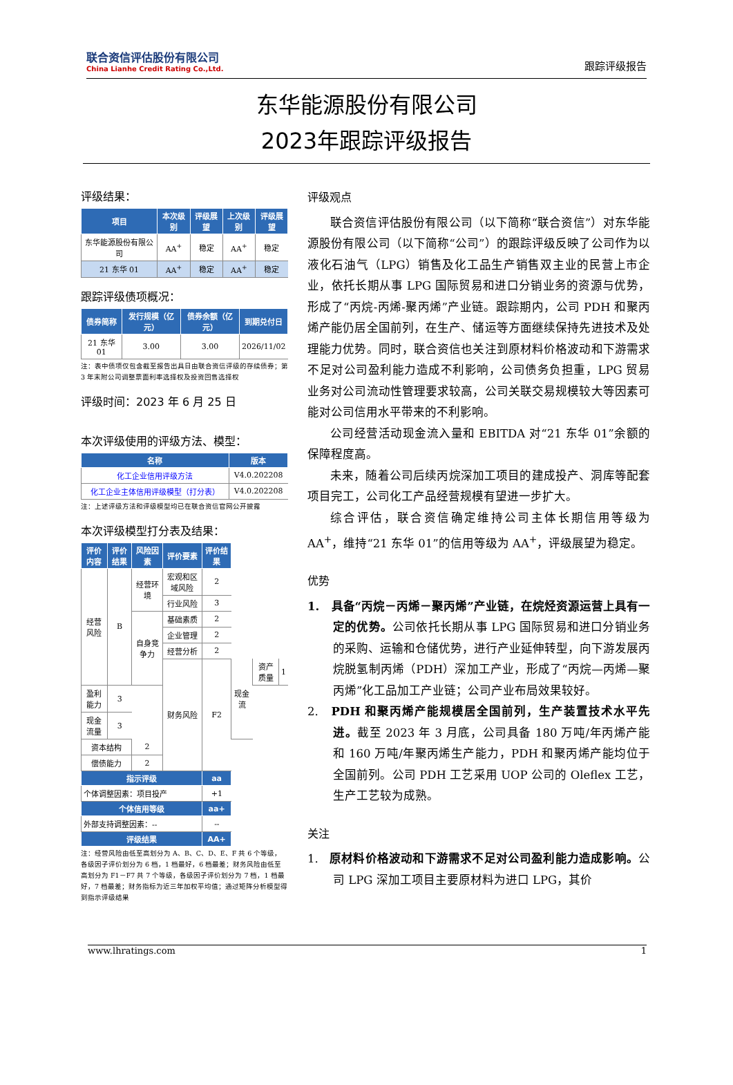联合资信评估股份有限公司
China Lianhe Credit Rating Co.,Ltd.
跟踪评级报告
东华能源股份有限公司
2023年跟踪评级报告
评级结果：
| 项目 | 本次级别 | 评级展望 | 上次级别 | 评级展望 |
| --- | --- | --- | --- | --- |
| 东华能源股份有限公司 | AA<sup>+</sup> | 稳定 | AA<sup>+</sup> | 稳定 |
| 21 东华 01 | AA<sup>+</sup> | 稳定 | AA<sup>+</sup> | 稳定 |
跟踪评级债项概况：
| 债券简称 | 发行规模（亿元） | 债券余额（亿元） | 到期兑付日 |
| --- | --- | --- | --- |
| 21 东华 01 | 3.00 | 3.00 | 2026/11/02 |
注：表中债项仅包含截至报告出具日由联合资信评级的存续债券；第 3 年末附公司调整票面利率选择权及投资回售选择权
评级时间：2023 年 6 月 25 日
本次评级使用的评级方法、模型：
| 名称 | 版本 |
| --- | --- |
| 化工企业信用评级方法 | V4.0.202208 |
| 化工企业主体信用评级模型（打分表） | V4.0.202208 |
注：上述评级方法和评级模型均已在联合资信官网公开披露
本次评级模型打分表及结果：
| 评价内容 | 评价结果 | 风险因素 | 评价要素 | 评价结果 | | | |
| --- | --- | --- | --- | --- | --- | --- | --- |
| 经营风险 | B | 经营环境 | 宏观和区域风险 | 2 | | | |
| | | | 行业风险 | 3 | | | |
| | | 自身竞争力 | 基础素质 | 2 | | | |
| | | | 企业管理 | 2 | | | |
| | | | 经营分析 | 2 | | | |
| | | | 财务风险 | F2 | 现金流 | 资产质量 | 1 |
| 盈利能力 | 3 | | | | | | |
| 现金流量 | 3 | | | | | | |
| 资本结构 | | 2 | | | | | |
| 偿债能力 | | 2 | | | | | |
| 指示评级 | | | | aa | | | |
| 个体调整因素：项目投产 | | | | +1 | | | |
| 个体信用等级 | | | | aa+ | | | |
| 外部支持调整因素：-- | | | | -- | | | |
| 评级结果 | | | | AA+ | | | |
注：经营风险由低至高划分为 A、B、C、D、E、F 共 6 个等级，各级因子评价划分为 6 档，1 档最好，6 档最差；财务风险由低至高划分为 F1－F7 共 7 个等级，各级因子评价划分为 7 档，1 档最好，7 档最差；财务指标为近三年加权平均值；通过矩阵分析模型得到指示评级结果
评级观点
联合资信评估股份有限公司（以下简称“联合资信”）对东华能源股份有限公司（以下简称“公司”）的跟踪评级反映了公司作为以液化石油气（LPG）销售及化工品生产销售双主业的民营上市企业，依托长期从事 LPG 国际贸易和进口分销业务的资源与优势，形成了“丙烷-丙烯-聚丙烯”产业链。跟踪期内，公司 PDH 和聚丙烯产能仍居全国前列，在生产、储运等方面继续保持先进技术及处理能力优势。同时，联合资信也关注到原材料价格波动和下游需求不足对公司盈利能力造成不利影响，公司债务负担重，LPG 贸易业务对公司流动性管理要求较高，公司关联交易规模较大等因素可能对公司信用水平带来的不利影响。
公司经营活动现金流入量和 EBITDA 对“21 东华 01”余额的保障程度高。
未来，随着公司后续丙烷深加工项目的建成投产、洞库等配套项目完工，公司化工产品经营规模有望进一步扩大。
综合评估，联合资信确定维持公司主体长期信用等级为 AA<sup>+</sup>，维持“21 东华 01”的信用等级为 AA<sup>+</sup>，评级展望为稳定。
优势
1. 具备“丙烷－丙烯－聚丙烯”产业链，在烷烃资源运营上具有一定的优势。公司依托长期从事 LPG 国际贸易和进口分销业务的采购、运输和仓储优势，进行产业延伸转型，向下游发展丙烷脱氢制丙烯（PDH）深加工产业，形成了“丙烷—丙烯—聚丙烯”化工品加工产业链；公司产业布局效果较好。
2. PDH 和聚丙烯产能规模居全国前列，生产装置技术水平先进。截至 2023 年 3 月底，公司具备 180 万吨/年丙烯产能和 160 万吨/年聚丙烯生产能力，PDH 和聚丙烯产能均位于全国前列。公司 PDH 工艺采用 UOP 公司的 Oleflex 工艺，生产工艺较为成熟。
关注
1. 原材料价格波动和下游需求不足对公司盈利能力造成影响。公司 LPG 深加工项目主要原材料为进口 LPG，其价
www.lhratings.com 1